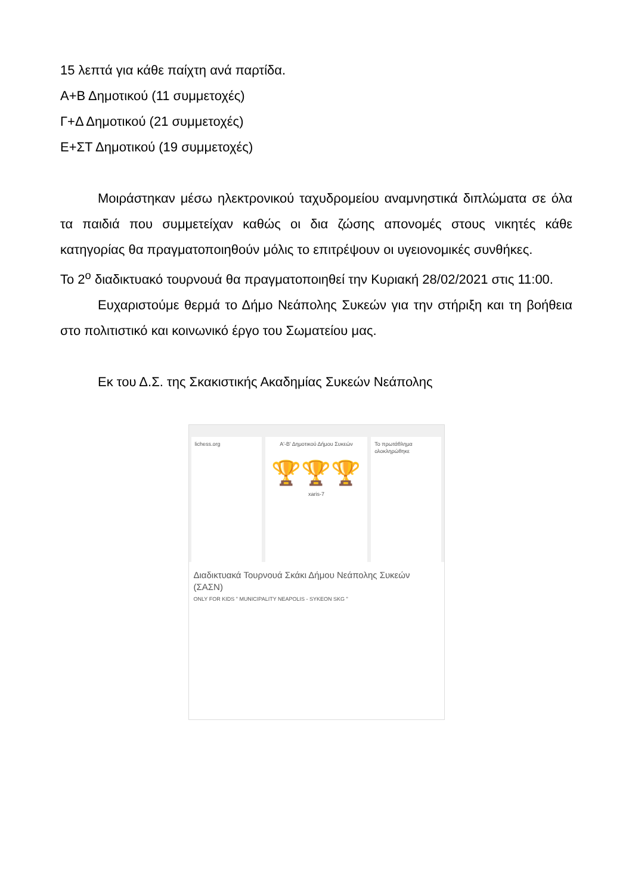15 λεπτά για κάθε παίχτη ανά παρτίδα.
Α+Β Δημοτικού (11 συμμετοχές)
Γ+Δ Δημοτικού (21 συμμετοχές)
Ε+ΣΤ Δημοτικού (19 συμμετοχές)
Μοιράστηκαν μέσω ηλεκτρονικού ταχυδρομείου αναμνηστικά διπλώματα σε όλα τα παιδιά που συμμετείχαν καθώς οι δια ζώσης απονομές στους νικητές κάθε κατηγορίας θα πραγματοποιηθούν μόλις το επιτρέψουν οι υγειονομικές συνθήκες.
Το 2<sup>ο</sup> διαδικτυακό τουρνουά θα πραγματοποιηθεί την Κυριακή 28/02/2021 στις 11:00.
Ευχαριστούμε θερμά το Δήμο Νεάπολης Συκεών για την στήριξη και τη βοήθεια στο πολιτιστικό και κοινωνικό έργο του Σωματείου μας.
Εκ του Δ.Σ. της Σκακιστικής Ακαδημίας Συκεών Νεάπολης
lichess.org Α'-Β' Δημοτικού Δήμου Συκεών
🏆🏆🏆
xaris-7
Το πρωτάθλημα ολοκληρώθηκε
Διαδικτυακά Τουρνουά Σκάκι Δήμου Νεάπολης Συκεών (ΣΑΣΝ)
ONLY FOR KIDS " MUNICIPALITY NEAPOLIS - SYKEON SKG "